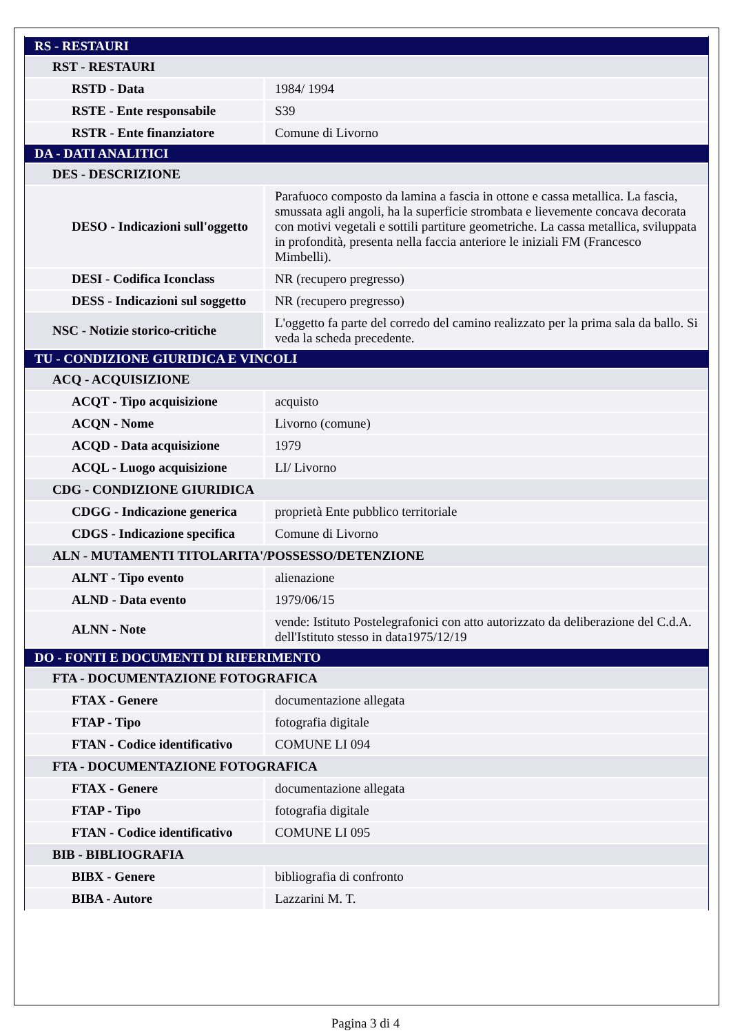| RS - RESTAURI | |
| RST - RESTAURI | |
| RSTD - Data | 1984/ 1994 |
| RSTE - Ente responsabile | S39 |
| RSTR - Ente finanziatore | Comune di Livorno |
| DA - DATI ANALITICI | |
| DES - DESCRIZIONE | |
| DESO - Indicazioni sull'oggetto | Parafuoco composto da lamina a fascia in ottone e cassa metallica. La fascia, smussata agli angoli, ha la superficie strombata e lievemente concava decorata con motivi vegetali e sottili partiture geometriche. La cassa metallica, sviluppata in profondità, presenta nella faccia anteriore le iniziali FM (Francesco Mimbelli). |
| DESI - Codifica Iconclass | NR (recupero pregresso) |
| DESS - Indicazioni sul soggetto | NR (recupero pregresso) |
| NSC - Notizie storico-critiche | L'oggetto fa parte del corredo del camino realizzato per la prima sala da ballo. Si veda la scheda precedente. |
| TU - CONDIZIONE GIURIDICA E VINCOLI | |
| ACQ - ACQUISIZIONE | |
| ACQT - Tipo acquisizione | acquisto |
| ACQN - Nome | Livorno (comune) |
| ACQD - Data acquisizione | 1979 |
| ACQL - Luogo acquisizione | LI/ Livorno |
| CDG - CONDIZIONE GIURIDICA | |
| CDGG - Indicazione generica | proprietà Ente pubblico territoriale |
| CDGS - Indicazione specifica | Comune di Livorno |
| ALN - MUTAMENTI TITOLARITA'/POSSESSO/DETENZIONE | |
| ALNT - Tipo evento | alienazione |
| ALND - Data evento | 1979/06/15 |
| ALNN - Note | vende: Istituto Postelegrafonici con atto autorizzato da deliberazione del C.d.A. dell'Istituto stesso in data1975/12/19 |
| DO - FONTI E DOCUMENTI DI RIFERIMENTO | |
| FTA - DOCUMENTAZIONE FOTOGRAFICA | |
| FTAX - Genere | documentazione allegata |
| FTAP - Tipo | fotografia digitale |
| FTAN - Codice identificativo | COMUNE LI 094 |
| FTA - DOCUMENTAZIONE FOTOGRAFICA | |
| FTAX - Genere | documentazione allegata |
| FTAP - Tipo | fotografia digitale |
| FTAN - Codice identificativo | COMUNE LI 095 |
| BIB - BIBLIOGRAFIA | |
| BIBX - Genere | bibliografia di confronto |
| BIBA - Autore | Lazzarini M. T. |
Pagina 3 di 4